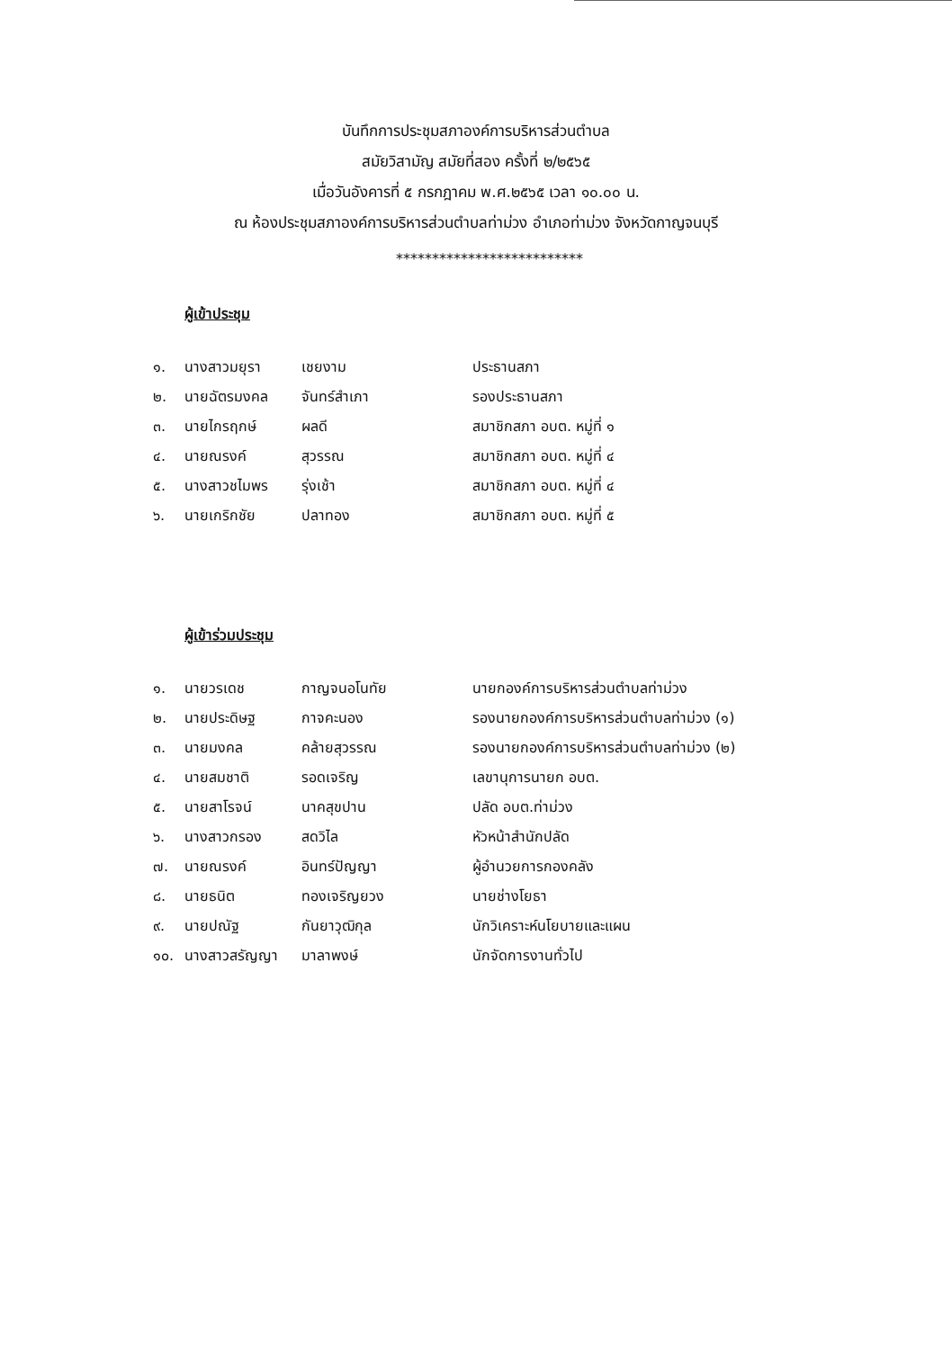บันทึกการประชุมสภาองค์การบริหารส่วนตำบล
สมัยวิสามัญ สมัยที่สอง ครั้งที่ ๒/๒๕๖๕
เมื่อวันอังคารที่ ๕ กรกฎาคม พ.ศ.๒๕๖๕ เวลา ๑๐.๐๐ น.
ณ ห้องประชุมสภาองค์การบริหารส่วนตำบลท่าม่วง อำเภอท่าม่วง จังหวัดกาญจนบุรี
**************************
ผู้เข้าประชุม
| ๑. | นางสาวมยุรา | เชยงาม | ประธานสภา |
| ๒. | นายฉัตรมงคล | จันทร์สำเภา | รองประธานสภา |
| ๓. | นายไกรฤกษ์ | ผลดี | สมาชิกสภา อบต. หมู่ที่ ๑ |
| ๔. | นายณรงค์ | สุวรรณ | สมาชิกสภา อบต. หมู่ที่ ๔ |
| ๕. | นางสาวชไมพร | รุ่งเช้า | สมาชิกสภา อบต. หมู่ที่ ๔ |
| ๖. | นายเกริกชัย | ปลาทอง | สมาชิกสภา อบต. หมู่ที่ ๕ |
ผู้เข้าร่วมประชุม
| ๑. | นายวรเดช | กาญจนอโนทัย | นายกองค์การบริหารส่วนตำบลท่าม่วง |
| ๒. | นายประดิษฐ | กาจคะนอง | รองนายกองค์การบริหารส่วนตำบลท่าม่วง (๑) |
| ๓. | นายมงคล | คล้ายสุวรรณ | รองนายกองค์การบริหารส่วนตำบลท่าม่วง (๒) |
| ๔. | นายสมชาติ | รอดเจริญ | เลขานุการนายก อบต. |
| ๕. | นายสาโรจน์ | นาคสุขปาน | ปลัด อบต.ท่าม่วง |
| ๖. | นางสาวกรอง | สดวิไล | หัวหน้าสำนักปลัด |
| ๗. | นายณรงค์ | อินทร์ปัญญา | ผู้อำนวยการกองคลัง |
| ๘. | นายธนิต | ทองเจริญยวง | นายช่างโยธา |
| ๙. | นายปณัฐ | กันยาวุฒิกุล | นักวิเคราะห์นโยบายและแผน |
| ๑๐. | นางสาวสรัญญา | มาลาพงษ์ | นักจัดการงานทั่วไป |